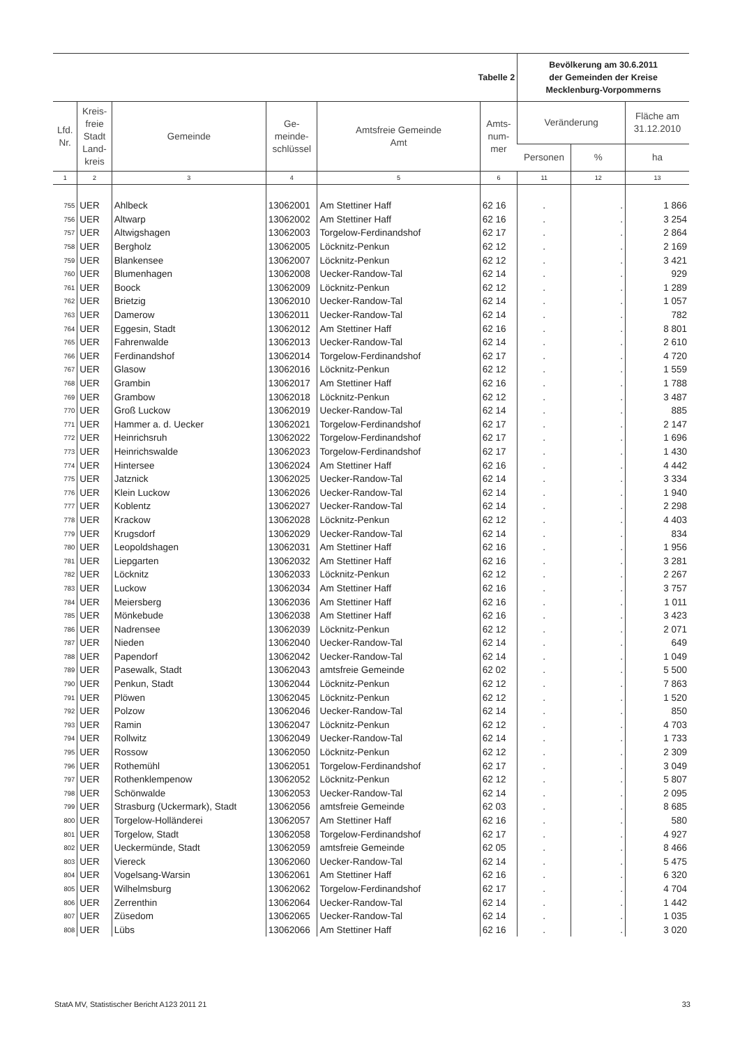| Tabelle 2 | | | | | | Bevölkerung am 30.6.2011 der Gemeinden der Kreise Mecklenburg-Vorpommerns | | |
| Lfd. Nr. | Kreis- freie Stadt Land- kreis | Gemeinde | Ge- meinde- schlüssel | Amtsfreie Gemeinde Amt | Amts- num- mer | Veränderung | | Fläche am 31.12.2010 |
| | | | | | | Personen | % | ha |
| 1 | 2 | 3 | 4 | 5 | 6 | 11 | 12 | 13 |
| 755 | UER | Ahlbeck | 13062001 | Am Stettiner Haff | 62 16 | . | . | 1 866 |
| 756 | UER | Altwarp | 13062002 | Am Stettiner Haff | 62 16 | . | . | 3 254 |
| 757 | UER | Altwigshagen | 13062003 | Torgelow-Ferdinandshof | 62 17 | . | . | 2 864 |
| 758 | UER | Bergholz | 13062005 | Löcknitz-Penkun | 62 12 | . | . | 2 169 |
| 759 | UER | Blankensee | 13062007 | Löcknitz-Penkun | 62 12 | . | . | 3 421 |
| 760 | UER | Blumenhagen | 13062008 | Uecker-Randow-Tal | 62 14 | . | . | 929 |
| 761 | UER | Boock | 13062009 | Löcknitz-Penkun | 62 12 | . | . | 1 289 |
| 762 | UER | Brietzig | 13062010 | Uecker-Randow-Tal | 62 14 | . | . | 1 057 |
| 763 | UER | Damerow | 13062011 | Uecker-Randow-Tal | 62 14 | . | . | 782 |
| 764 | UER | Eggesin, Stadt | 13062012 | Am Stettiner Haff | 62 16 | . | . | 8 801 |
| 765 | UER | Fahrenwalde | 13062013 | Uecker-Randow-Tal | 62 14 | . | . | 2 610 |
| 766 | UER | Ferdinandshof | 13062014 | Torgelow-Ferdinandshof | 62 17 | . | . | 4 720 |
| 767 | UER | Glasow | 13062016 | Löcknitz-Penkun | 62 12 | . | . | 1 559 |
| 768 | UER | Grambin | 13062017 | Am Stettiner Haff | 62 16 | . | . | 1 788 |
| 769 | UER | Grambow | 13062018 | Löcknitz-Penkun | 62 12 | . | . | 3 487 |
| 770 | UER | Groß Luckow | 13062019 | Uecker-Randow-Tal | 62 14 | . | . | 885 |
| 771 | UER | Hammer a. d. Uecker | 13062021 | Torgelow-Ferdinandshof | 62 17 | . | . | 2 147 |
| 772 | UER | Heinrichsruh | 13062022 | Torgelow-Ferdinandshof | 62 17 | . | . | 1 696 |
| 773 | UER | Heinrichswalde | 13062023 | Torgelow-Ferdinandshof | 62 17 | . | . | 1 430 |
| 774 | UER | Hintersee | 13062024 | Am Stettiner Haff | 62 16 | . | . | 4 442 |
| 775 | UER | Jatznick | 13062025 | Uecker-Randow-Tal | 62 14 | . | . | 3 334 |
| 776 | UER | Klein Luckow | 13062026 | Uecker-Randow-Tal | 62 14 | . | . | 1 940 |
| 777 | UER | Koblentz | 13062027 | Uecker-Randow-Tal | 62 14 | . | . | 2 298 |
| 778 | UER | Krackow | 13062028 | Löcknitz-Penkun | 62 12 | . | . | 4 403 |
| 779 | UER | Krugsdorf | 13062029 | Uecker-Randow-Tal | 62 14 | . | . | 834 |
| 780 | UER | Leopoldshagen | 13062031 | Am Stettiner Haff | 62 16 | . | . | 1 956 |
| 781 | UER | Liepgarten | 13062032 | Am Stettiner Haff | 62 16 | . | . | 3 281 |
| 782 | UER | Löcknitz | 13062033 | Löcknitz-Penkun | 62 12 | . | . | 2 267 |
| 783 | UER | Luckow | 13062034 | Am Stettiner Haff | 62 16 | . | . | 3 757 |
| 784 | UER | Meiersberg | 13062036 | Am Stettiner Haff | 62 16 | . | . | 1 011 |
| 785 | UER | Mönkebude | 13062038 | Am Stettiner Haff | 62 16 | . | . | 3 423 |
| 786 | UER | Nadrensee | 13062039 | Löcknitz-Penkun | 62 12 | . | . | 2 071 |
| 787 | UER | Nieden | 13062040 | Uecker-Randow-Tal | 62 14 | . | . | 649 |
| 788 | UER | Papendorf | 13062042 | Uecker-Randow-Tal | 62 14 | . | . | 1 049 |
| 789 | UER | Pasewalk, Stadt | 13062043 | amtsfreie Gemeinde | 62 02 | . | . | 5 500 |
| 790 | UER | Penkun, Stadt | 13062044 | Löcknitz-Penkun | 62 12 | . | . | 7 863 |
| 791 | UER | Plöwen | 13062045 | Löcknitz-Penkun | 62 12 | . | . | 1 520 |
| 792 | UER | Polzow | 13062046 | Uecker-Randow-Tal | 62 14 | . | . | 850 |
| 793 | UER | Ramin | 13062047 | Löcknitz-Penkun | 62 12 | . | . | 4 703 |
| 794 | UER | Rollwitz | 13062049 | Uecker-Randow-Tal | 62 14 | . | . | 1 733 |
| 795 | UER | Rossow | 13062050 | Löcknitz-Penkun | 62 12 | . | . | 2 309 |
| 796 | UER | Rothemühl | 13062051 | Torgelow-Ferdinandshof | 62 17 | . | . | 3 049 |
| 797 | UER | Rothenklempenow | 13062052 | Löcknitz-Penkun | 62 12 | . | . | 5 807 |
| 798 | UER | Schönwalde | 13062053 | Uecker-Randow-Tal | 62 14 | . | . | 2 095 |
| 799 | UER | Strasburg (Uckermark), Stadt | 13062056 | amtsfreie Gemeinde | 62 03 | . | . | 8 685 |
| 800 | UER | Torgelow-Holländerei | 13062057 | Am Stettiner Haff | 62 16 | . | . | 580 |
| 801 | UER | Torgelow, Stadt | 13062058 | Torgelow-Ferdinandshof | 62 17 | . | . | 4 927 |
| 802 | UER | Ueckermünde, Stadt | 13062059 | amtsfreie Gemeinde | 62 05 | . | . | 8 466 |
| 803 | UER | Viereck | 13062060 | Uecker-Randow-Tal | 62 14 | . | . | 5 475 |
| 804 | UER | Vogelsang-Warsin | 13062061 | Am Stettiner Haff | 62 16 | . | . | 6 320 |
| 805 | UER | Wilhelmsburg | 13062062 | Torgelow-Ferdinandshof | 62 17 | . | . | 4 704 |
| 806 | UER | Zerrenthin | 13062064 | Uecker-Randow-Tal | 62 14 | . | . | 1 442 |
| 807 | UER | Züsedom | 13062065 | Uecker-Randow-Tal | 62 14 | . | . | 1 035 |
| 808 | UER | Lübs | 13062066 | Am Stettiner Haff | 62 16 | . | . | 3 020 |
StatA MV, Statistischer Bericht A123 2011 21 33